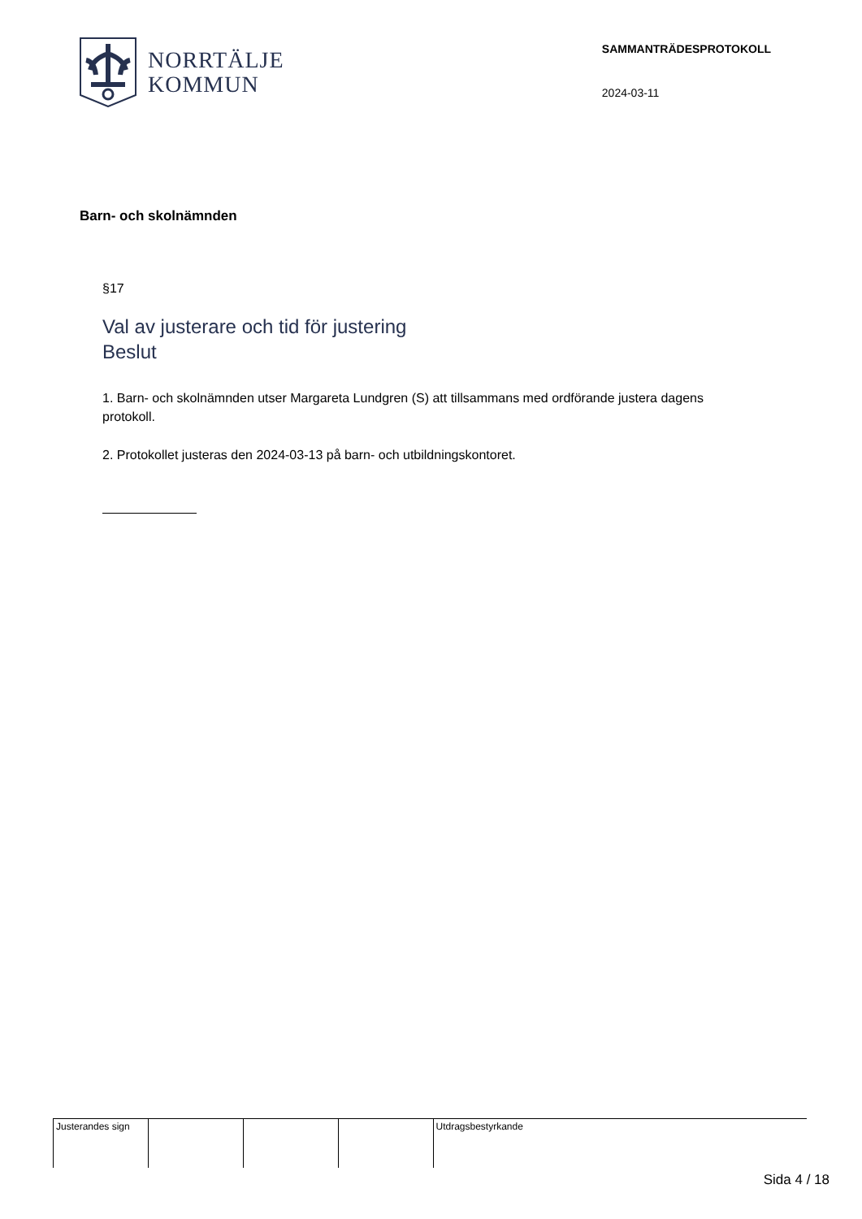NORRTÄLJE
KOMMUN
SAMMANTRÄDESPROTOKOLL
2024-03-11
Barn- och skolnämnden
§17
Val av justerare och tid för justering
Beslut
1. Barn- och skolnämnden utser Margareta Lundgren (S) att tillsammans med ordförande justera dagens protokoll.
2. Protokollet justeras den 2024-03-13 på barn- och utbildningskontoret.
Justerandes sign Utdragsbestyrkande
Sida 4 / 18